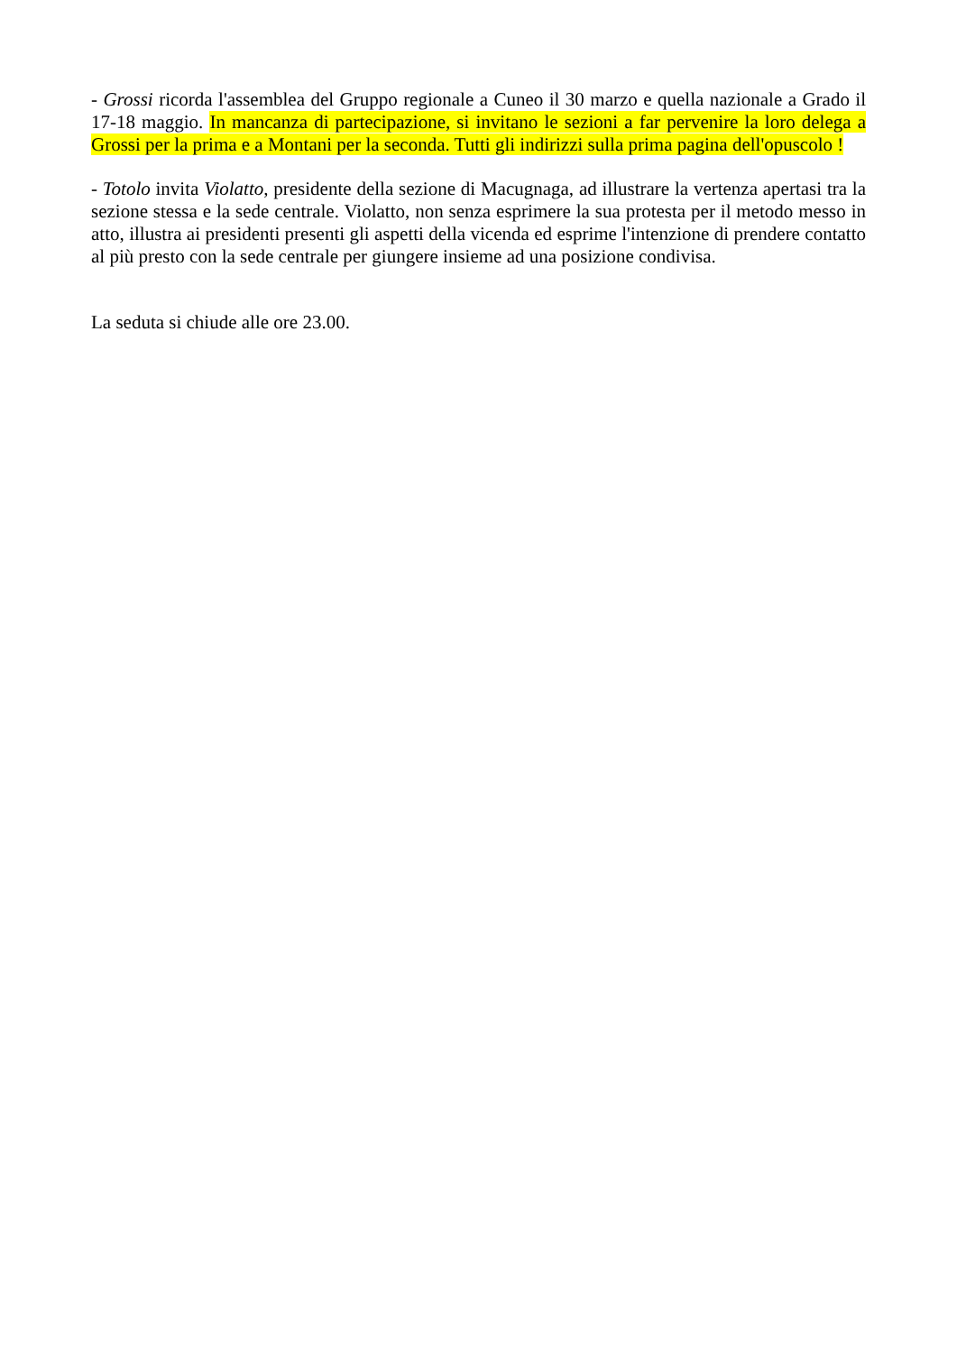- Grossi ricorda l'assemblea del Gruppo regionale a Cuneo il 30 marzo e quella nazionale a Grado il 17-18 maggio. In mancanza di partecipazione, si invitano le sezioni a far pervenire la loro delega a Grossi per la prima e a Montani per la seconda. Tutti gli indirizzi sulla prima pagina dell'opuscolo !
- Totolo invita Violatto, presidente della sezione di Macugnaga, ad illustrare la vertenza apertasi tra la sezione stessa e la sede centrale. Violatto, non senza esprimere la sua protesta per il metodo messo in atto, illustra ai presidenti presenti gli aspetti della vicenda ed esprime l'intenzione di prendere contatto al più presto con la sede centrale per giungere insieme ad una posizione condivisa.
La seduta si chiude alle ore 23.00.